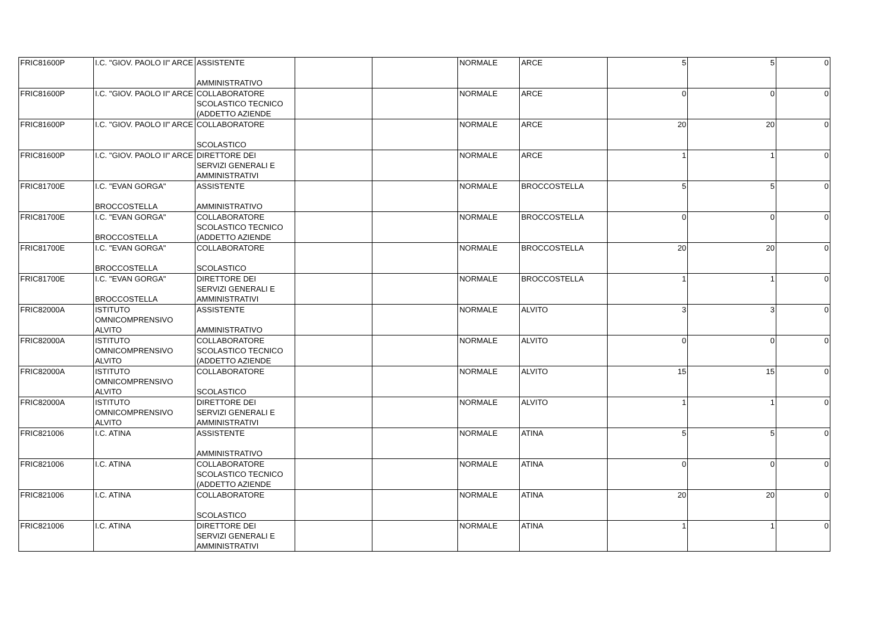| FRIC81600P | I.C. "GIOV. PAOLO II" ARCE | ASSISTENTE AMMINISTRATIVO | | | NORMALE | ARCE | 5 | 5 | 0 |
| FRIC81600P | I.C. "GIOV. PAOLO II" ARCE | COLLABORATORE SCOLASTICO TECNICO (ADDETTO AZIENDE | | | NORMALE | ARCE | 0 | 0 | 0 |
| FRIC81600P | I.C. "GIOV. PAOLO II" ARCE | COLLABORATORE SCOLASTICO | | | NORMALE | ARCE | 20 | 20 | 0 |
| FRIC81600P | I.C. "GIOV. PAOLO II" ARCE | DIRETTORE DEI SERVIZI GENERALI E AMMINISTRATIVI | | | NORMALE | ARCE | 1 | 1 | 0 |
| FRIC81700E | I.C. "EVAN GORGA" BROCCOSTELLA | ASSISTENTE AMMINISTRATIVO | | | NORMALE | BROCCOSTELLA | 5 | 5 | 0 |
| FRIC81700E | I.C. "EVAN GORGA" BROCCOSTELLA | COLLABORATORE SCOLASTICO TECNICO (ADDETTO AZIENDE | | | NORMALE | BROCCOSTELLA | 0 | 0 | 0 |
| FRIC81700E | I.C. "EVAN GORGA" BROCCOSTELLA | COLLABORATORE SCOLASTICO | | | NORMALE | BROCCOSTELLA | 20 | 20 | 0 |
| FRIC81700E | I.C. "EVAN GORGA" BROCCOSTELLA | DIRETTORE DEI SERVIZI GENERALI E AMMINISTRATIVI | | | NORMALE | BROCCOSTELLA | 1 | 1 | 0 |
| FRIC82000A | ISTITUTO OMNICOMPRENSIVO ALVITO | ASSISTENTE AMMINISTRATIVO | | | NORMALE | ALVITO | 3 | 3 | 0 |
| FRIC82000A | ISTITUTO OMNICOMPRENSIVO ALVITO | COLLABORATORE SCOLASTICO TECNICO (ADDETTO AZIENDE | | | NORMALE | ALVITO | 0 | 0 | 0 |
| FRIC82000A | ISTITUTO OMNICOMPRENSIVO ALVITO | COLLABORATORE SCOLASTICO | | | NORMALE | ALVITO | 15 | 15 | 0 |
| FRIC82000A | ISTITUTO OMNICOMPRENSIVO ALVITO | DIRETTORE DEI SERVIZI GENERALI E AMMINISTRATIVI | | | NORMALE | ALVITO | 1 | 1 | 0 |
| FRIC821006 | I.C. ATINA | ASSISTENTE AMMINISTRATIVO | | | NORMALE | ATINA | 5 | 5 | 0 |
| FRIC821006 | I.C. ATINA | COLLABORATORE SCOLASTICO TECNICO (ADDETTO AZIENDE | | | NORMALE | ATINA | 0 | 0 | 0 |
| FRIC821006 | I.C. ATINA | COLLABORATORE SCOLASTICO | | | NORMALE | ATINA | 20 | 20 | 0 |
| FRIC821006 | I.C. ATINA | DIRETTORE DEI SERVIZI GENERALI E AMMINISTRATIVI | | | NORMALE | ATINA | 1 | 1 | 0 |